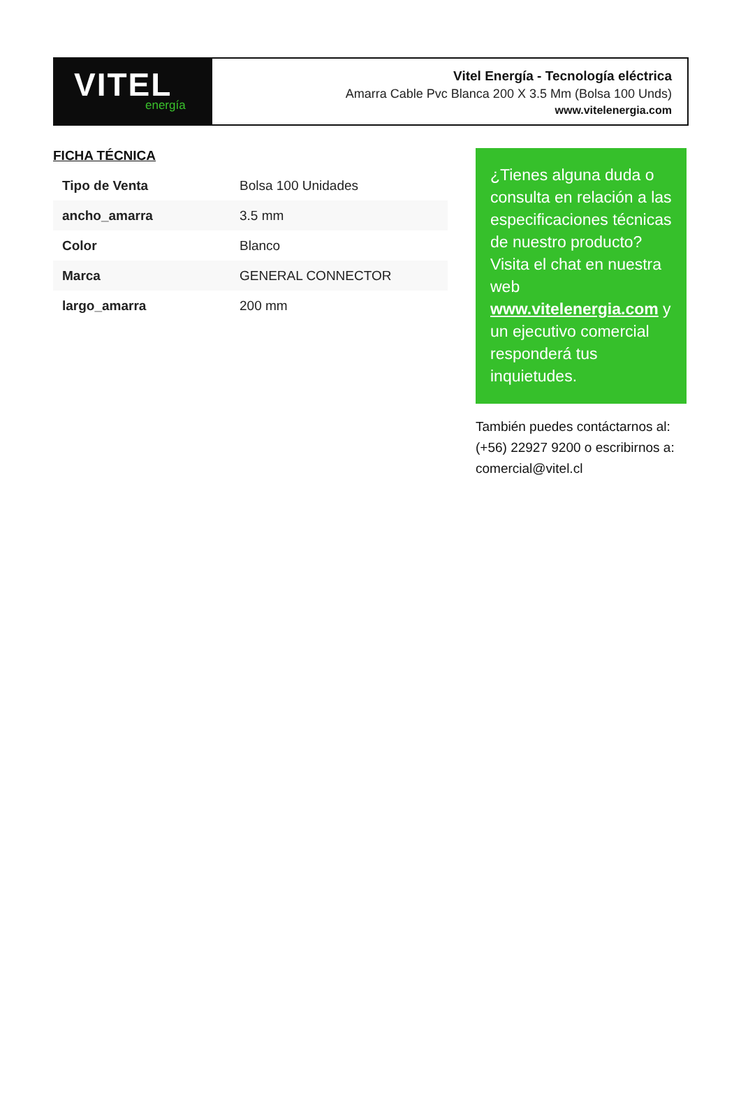VITEL
energía
Vitel Energía - Tecnología eléctrica
Amarra Cable Pvc Blanca 200 X 3.5 Mm (Bolsa 100 Unds)
www.vitelenergia.com
FICHA TÉCNICA
| Tipo de Venta | Bolsa 100 Unidades |
| ancho_amarra | 3.5 mm |
| Color | Blanco |
| Marca | GENERAL CONNECTOR |
| largo_amarra | 200 mm |
¿Tienes alguna duda o consulta en relación a las especificaciones técnicas de nuestro producto? Visita el chat en nuestra web www.vitelenergia.com y un ejecutivo comercial responderá tus inquietudes.
También puedes contáctarnos al: (+56) 22927 9200 o escribirnos a: comercial@vitel.cl